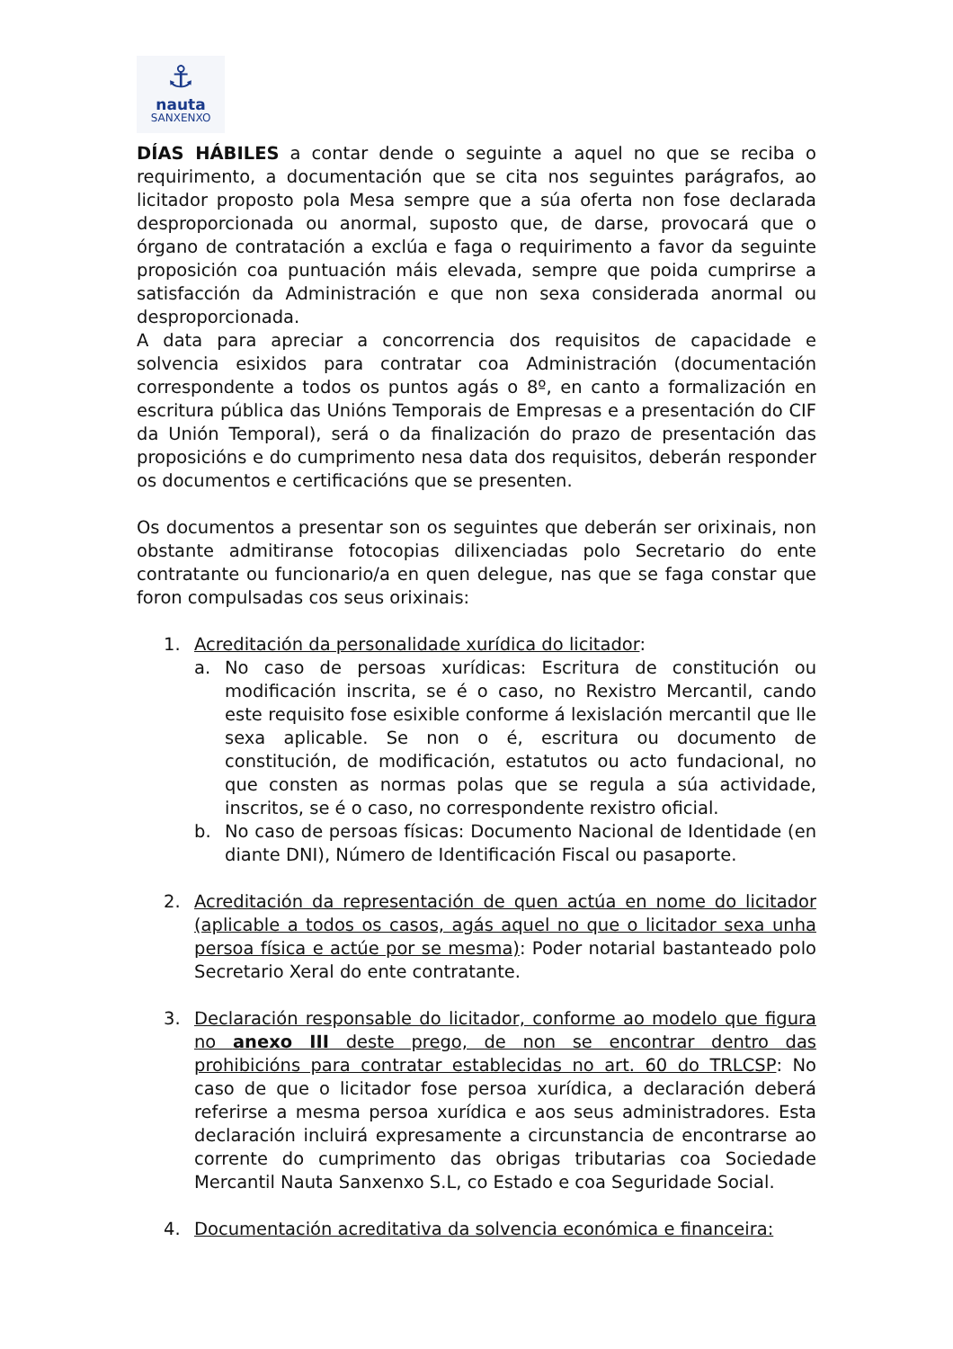⚓
nauta
SANXENXO
DÍAS HÁBILES a contar dende o seguinte a aquel no que se reciba o requirimento, a documentación que se cita nos seguintes parágrafos, ao licitador proposto pola Mesa sempre que a súa oferta non fose declarada desproporcionada ou anormal, suposto que, de darse, provocará que o órgano de contratación a exclúa e faga o requirimento a favor da seguinte proposición coa puntuación máis elevada, sempre que poida cumprirse a satisfacción da Administración e que non sexa considerada anormal ou desproporcionada.
A data para apreciar a concorrencia dos requisitos de capacidade e solvencia esixidos para contratar coa Administración (documentación correspondente a todos os puntos agás o 8º, en canto a formalización en escritura pública das Unións Temporais de Empresas e a presentación do CIF da Unión Temporal), será o da finalización do prazo de presentación das proposicións e do cumprimento nesa data dos requisitos, deberán responder os documentos e certificacións que se presenten.
Os documentos a presentar son os seguintes que deberán ser orixinais, non obstante admitiranse fotocopias dilixenciadas polo Secretario do ente contratante ou funcionario/a en quen delegue, nas que se faga constar que foron compulsadas cos seus orixinais:
1. Acreditación da personalidade xurídica do licitador:
a. No caso de persoas xurídicas: Escritura de constitución ou modificación inscrita, se é o caso, no Rexistro Mercantil, cando este requisito fose esixible conforme á lexislación mercantil que lle sexa aplicable. Se non o é, escritura ou documento de constitución, de modificación, estatutos ou acto fundacional, no que consten as normas polas que se regula a súa actividade, inscritos, se é o caso, no correspondente rexistro oficial.
b. No caso de persoas físicas: Documento Nacional de Identidade (en diante DNI), Número de Identificación Fiscal ou pasaporte.
2. Acreditación da representación de quen actúa en nome do licitador (aplicable a todos os casos, agás aquel no que o licitador sexa unha persoa física e actúe por se mesma): Poder notarial bastanteado polo Secretario Xeral do ente contratante.
3. Declaración responsable do licitador, conforme ao modelo que figura no anexo III deste prego, de non se encontrar dentro das prohibicións para contratar establecidas no art. 60 do TRLCSP: No caso de que o licitador fose persoa xurídica, a declaración deberá referirse a mesma persoa xurídica e aos seus administradores. Esta declaración incluirá expresamente a circunstancia de encontrarse ao corrente do cumprimento das obrigas tributarias coa Sociedade Mercantil Nauta Sanxenxo S.L, co Estado e coa Seguridade Social.
4. Documentación acreditativa da solvencia económica e financeira: